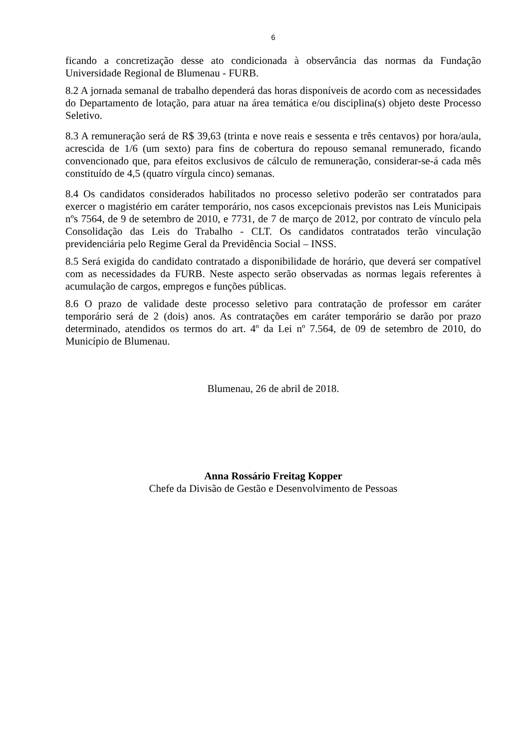6
ficando a concretização desse ato condicionada à observância das normas da Fundação Universidade Regional de Blumenau - FURB.
8.2 A jornada semanal de trabalho dependerá das horas disponíveis de acordo com as necessidades do Departamento de lotação, para atuar na área temática e/ou disciplina(s) objeto deste Processo Seletivo.
8.3 A remuneração será de R$ 39,63 (trinta e nove reais e sessenta e três centavos) por hora/aula, acrescida de 1/6 (um sexto) para fins de cobertura do repouso semanal remunerado, ficando convencionado que, para efeitos exclusivos de cálculo de remuneração, considerar-se-á cada mês constituído de 4,5 (quatro vírgula cinco) semanas.
8.4 Os candidatos considerados habilitados no processo seletivo poderão ser contratados para exercer o magistério em caráter temporário, nos casos excepcionais previstos nas Leis Municipais nºs 7564, de 9 de setembro de 2010, e 7731, de 7 de março de 2012, por contrato de vínculo pela Consolidação das Leis do Trabalho - CLT. Os candidatos contratados terão vinculação previdenciária pelo Regime Geral da Previdência Social – INSS.
8.5 Será exigida do candidato contratado a disponibilidade de horário, que deverá ser compatível com as necessidades da FURB. Neste aspecto serão observadas as normas legais referentes à acumulação de cargos, empregos e funções públicas.
8.6 O prazo de validade deste processo seletivo para contratação de professor em caráter temporário será de 2 (dois) anos. As contratações em caráter temporário se darão por prazo determinado, atendidos os termos do art. 4º da Lei nº 7.564, de 09 de setembro de 2010, do Município de Blumenau.
Blumenau, 26 de abril de 2018.
Anna Rossário Freitag Kopper
Chefe da Divisão de Gestão e Desenvolvimento de Pessoas